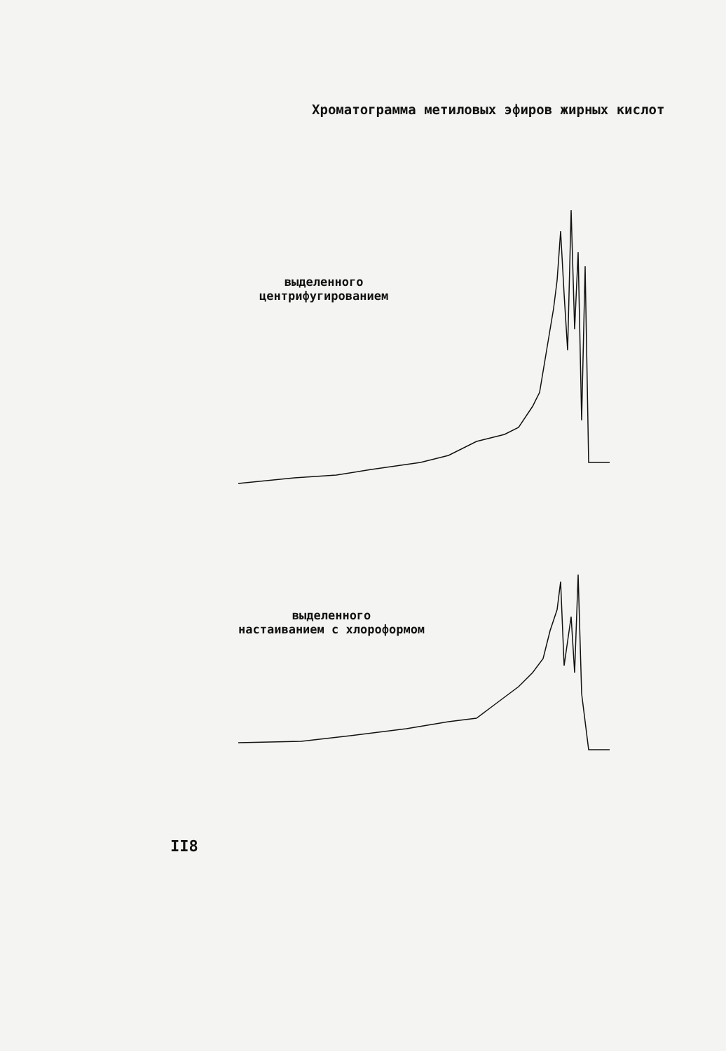Хроматограмма метиловых эфиров жирных кислот
выделенного
центрифугированием
выделенного
настаиванием с хлороформом
II8